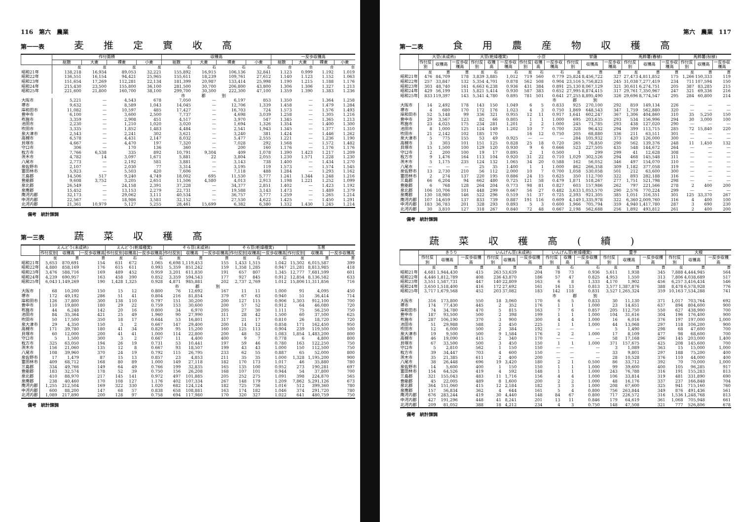116　第六　農業
第一一表 麦推定實收高
| | 作付面積 | | | | 収穫高 | | | | 一反歩収穫高 | | | |
| --- | --- | --- | --- | --- | --- | --- | --- | --- | --- | --- | --- | --- |
| | 総数 | 大麦 | 裸麦 | 小麦 | 総数 | 大麦 | 裸麦 | 小麦 | 総数 | 大麦 | 裸麦 | 小麦 |
| | 反 | 反 | 反 | 反 | 石 | 石 | 石 | 石 | 合 | 合 | 合 | 合 |
| 昭和21年 | 138,218 | 16,934 | 89,053 | 32,221 | 155,892 | 16,915 | 106,136 | 32,841 | 1.123 | 0.999 | 1.192 | 1.019 |
| 昭和22年 | 136,551 | 16,154 | 94,421 | 25,965 | 155,611 | 18,239 | 109,761 | 27,612 | 1.140 | 1.123 | 1.152 | 1.063 |
| 昭和23年 | 151,654 | 17,269 | 112,281 | 22,134 | 181,399 | 20,987 | 133,414 | 25,998 | 1.190 | 1.215 | 1.188 | 1.176 |
| 昭和24年 | 215,430 | 23,500 | 155,800 | 36,100 | 281,500 | 30,700 | 206,800 | 43,800 | 1.306 | 1.306 | 1.327 | 1.213 |
| 昭和25年 | 221,600 | 21,800 | 160,700 | 38,100 | 299,700 | 30,300 | 222,300 | 47,100 | 1.359 | 1.390 | 1.383 | 1.236 |
| | 市 郡 別 | | | | | | | | | | | |
| 大阪市 | 5,221 | — | 4,543 | 678 | 7,050 | — | 6,197 | 853 | 1.350 | — | 1.364 | 1.258 |
| 堺市 | 9,632 | — | 8,589 | 1,043 | 14,045 | — | 12,706 | 1,339 | 1.458 | — | 1.479 | 1.284 |
| 岸和田市 | 11,082 | — | 10,597 | 485 | 17,427 | — | 16,703 | 724 | 1.573 | — | 1.576 | 1.493 |
| 豊中市 | 6,100 | — | 3,600 | 2,500 | 7,737 | — | 4,698 | 3,039 | 1.258 | — | 1.305 | 1.216 |
| 布施市 | 3,359 | — | 2,908 | 451 | 4,517 | — | 3,970 | 547 | 1.345 | — | 1.365 | 1.213 |
| 池田市 | 2,230 | — | 1,210 | 1,020 | 3,020 | — | 1,694 | 1,326 | 1.354 | — | 1.400 | 1.300 |
| 吹田市 | 3,335 | — | 1,852 | 1,483 | 4,484 | — | 2,541 | 1,943 | 1.345 | — | 1.377 | 1.310 |
| 泉大津市 | 2,543 | — | 2,241 | 302 | 3,621 | — | 3,240 | 381 | 1.424 | — | 1.446 | 1.262 |
| 高槻市 | 6,578 | — | 4,431 | 2,147 | 8,032 | — | 5,477 | 2,555 | 1.221 | — | 1.236 | 1.190 |
| 貝塚市 | 4,667 | — | 4,470 | 197 | 7,320 | — | 7,028 | 292 | 1.568 | — | 1.572 | 1.482 |
| 守口市 | 306 | — | 170 | 136 | 360 | — | 200 | 160 | 1.176 | — | 1.176 | 1.176 |
| 枚方市 | 7,766 | 6,538 | 335 | 892 | 10,791 | 9,304 | 409 | 1,078 | 1.390 | 1.423 | 1.217 | 1.209 |
| 茨木市 | 4,782 | 14 | 3,097 | 1,671 | 5,881 | 22 | 3,804 | 2,055 | 1.230 | 1.571 | 1.228 | 1.230 |
| 八尾市 | 2,773 | — | 2,192 | 581 | 3,881 | — | 3,143 | 738 | 1.400 | — | 1.434 | 1.270 |
| 泉佐野市 | 2,107 | — | 2,030 | 77 | 3,314 | — | 3,195 | 119 | 1.573 | — | 1.574 | 1.545 |
| 富田林市 | 5,923 | — | 5,503 | 420 | 7,606 | — | 7,118 | 488 | 1.284 | — | 1.293 | 1.162 |
| 三島郡 | 14,506 | 517 | 9,240 | 4,749 | 18,002 | 695 | 11,530 | 5,777 | 1.241 | 1.344 | 1.248 | 1.216 |
| 豊能郡 | 9,608 | 3,752 | 3,205 | 2,651 | 11,506 | 4,580 | 4,013 | 2,913 | 1.198 | 1.221 | 1.252 | 1.099 |
| 泉北郡 | 26,549 | — | 24,158 | 2,391 | 37,228 | — | 34,377 | 2,851 | 1.402 | — | 1.423 | 1.192 |
| 泉南郡 | 15,452 | — | 13,153 | 2,279 | 22,731 | — | 19,588 | 3,143 | 1.473 | — | 1.489 | 1.379 |
| 南河内郡 | 32,173 | — | 29,062 | 3,111 | 40,534 | — | 36,757 | 3,777 | 1.259 | — | 1.265 | 1.214 |
| 中河内郡 | 22,567 | — | 18,986 | 3,581 | 32,152 | — | 27,530 | 4,622 | 1.425 | — | 1.450 | 1.291 |
| 北河内郡 | 21,361 | 10,979 | 5,127 | 5,255 | 28,461 | 15,699 | 6,382 | 6,380 | 1.332 | 1.430 | 1.245 | 1.214 |
備考　統計課調
第一三表 蔬菜収穫高
| | えんどう(未成熟) | | | えんどう(乾燥種実) | | | そら豆(未成熟) | | | そら豆(乾燥種実) | | | 玉葱 | | |
| --- | --- | --- | --- | --- | --- | --- | --- | --- | --- | --- | --- | --- | --- | --- | --- |
| | 作付反別 | 収穫高 | 一反歩収穫高 | 作付反別 | 収穫高 | 一反歩収穫高 | 作付反別 | 収穫高 | 一反歩収穫高 | 作付反別 | 収穫高 | 一反歩収穫高 | 作付反別 | 収穫高 | 一反歩収穫高 |
| | 反 | 貫 | 貫 | 反 | 石 | 石 | 反 | 貫 | 貫 | 反 | 石 | 石 | 反 | 貫 | 貫 |
| 昭和21年 | 5,653 | 870,691 | 154 | 631 | 672 | 1.065 | 6,698 | 1,119,453 | 155 | 1,433 | 1,515 | 1.042 | 15,302 | 6,015,587 | 399 |
| 昭和22年 | 4,880 | 858,169 | 176 | 615 | 611 | 0.993 | 5,359 | 851,242 | 159 | 1,358 | 1,285 | 0.947 | 21,281 | 8,813,985 | 418 |
| 昭和23年 | 3,476 | 588,716 | 169 | 489 | 452 | 0.959 | 3,201 | 611,830 | 191 | 657 | 807 | 1.345 | 12,777 | 7,681,599 | 601 |
| 昭和24年 | 4,239 | 690,957 | 163 | 458 | 390 | 0.852 | 3,359 | 594,543 | 177 | 927 | 845 | 0.912 | 12,854 | 8,136,582 | 633 |
| 昭和25年 | 6,043 | 1,149,269 | 190 | 1,428 | 1,325 | 0.928 | 4,871 | 985,881 | 202 | 2,737 | 2,769 | 1.012 | 15,806 | 11,311,856 | 716 |
| | 市 郡 別 | | | | | | | | | | | | | | |
| 大阪市 | 68 | 10,200 | 150 | 15 | 12 | 0.800 | 76 | 12,692 | 167 | 11 | 11 | 1.000 | 91 | 4,095 | 450 |
| 堺市 | 172 | 49,192 | 286 | 51 | 41 | 0.804 | 216 | 81,854 | 379 | 67 | 63 | 0.940 | 51 | 36,414 | 714 |
| 岸和田市 | 126 | 37,800 | 300 | 138 | 110 | 0.797 | 151 | 30,200 | 200 | 127 | 115 | 0.906 | 1,303 | 912,100 | 700 |
| 豊中市 | 110 | 19,800 | 180 | 29 | 22 | 0.759 | 153 | 30,600 | 200 | 57 | 52 | 0.912 | 64 | 46,080 | 720 |
| 布施市 | 44 | 6,248 | 142 | 20 | 16 | 0.800 | 34 | 6,970 | 205 | 27 | 30 | 1.111 | 75 | 56,250 | 750 |
| 池田市 | 84 | 35,364 | 421 | 25 | 49 | 1.960 | 90 | 27,990 | 311 | 28 | 42 | 1.500 | 60 | 37,500 | 625 |
| 吹田市 | 50 | 17,500 | 350 | 18 | 17 | 0.644 | 53 | 16,801 | 317 | 21 | 17 | 0.810 | 26 | 18,720 | 720 |
| 泉大津市 | 29 | 4,350 | 150 | 3 | 2 | 0.667 | 147 | 29,400 | 200 | 14 | 12 | 0.858 | 171 | 162,450 | 950 |
| 高槻市 | 171 | 39,780 | 180 | 41 | 34 | 0.829 | 95 | 15,200 | 160 | 125 | 113 | 0.904 | 239 | 119,500 | 500 |
| 貝塚市 | 60 | 12,000 | 200 | 41 | 41 | 1.000 | 114 | 22,800 | 200 | 48 | 52 | 1.083 | 1,854 | 1,483,200 | 800 |
| 守口市 | 5 | 1,500 | 300 | 3 | 2 | 0.667 | 11 | 4,400 | 400 | 9 | 7 | 0.778 | 6 | 4,800 | 800 |
| 枚方市 | 325 | 63,050 | 194 | 26 | 19 | 0.731 | 53 | 10,441 | 197 | 59 | 46 | 0.780 | 163 | 122,250 | 750 |
| 茨木市 | 156 | 21,060 | 135 | 12 | 8 | 0.667 | 93 | 18,507 | 199 | 43 | 43 | 1.000 | 150 | 112,500 | 750 |
| 八尾市 | 108 | 39,960 | 370 | 24 | 19 | 0.792 | 115 | 26,795 | 233 | 62 | 55 | 0.887 | 65 | 52,000 | 800 |
| 泉佐野市 | 17 | 1,479 | 87 | 15 | 13 | 0.857 | 23 | 4,853 | 211 | 35 | 35 | 1.000 | 1,328 | 1,195,200 | 900 |
| 富田林市 | 409 | 68,712 | 168 | 80 | 89 | 1.000 | 149 | 27,118 | 182 | 170 | 173 | 1.017 | 46 | 35,880 | 780 |
| 三島郡 | 334 | 49,766 | 149 | 64 | 49 | 0.766 | 199 | 32,835 | 165 | 135 | 100 | 0.952 | 273 | 190,281 | 697 |
| 豊能郡 | 183 | 32,574 | 178 | 52 | 39 | 0.750 | 156 | 26,208 | 168 | 107 | 101 | 0.944 | 54 | 37,800 | 700 |
| 泉北郡 | 410 | 88,970 | 217 | 145 | 141 | 0.972 | 497 | 101,885 | 205 | 252 | 275 | 1.091 | 398 | 224,870 | 565 |
| 泉南郡 | 238 | 40,460 | 170 | 108 | 127 | 1.176 | 402 | 107,334 | 267 | 148 | 179 | 1.209 | 7,862 | 5,291,126 | 673 |
| 南河内郡 | 1,255 | 212,504 | 169 | 322 | 330 | 1.020 | 682 | 124,124 | 182 | 725 | 736 | 1.016 | 512 | 399,360 | 780 |
| 中河内郡 | 600 | 88,200 | 147 | 68 | 57 | 0.838 | 658 | 108,881 | 163 | 174 | 182 | 1.046 | 374 | 291,720 | 780 |
| 北河内郡 | 1,089 | 217,890 | 200 | 128 | 97 | 0.758 | 694 | 117,980 | 170 | 320 | 327 | 1.022 | 641 | 480,759 | 750 |
備考　統計課調
第六　農業　117
第一二表 食用農産物収穫高
| | 大豆(未成熟) | | | 大豆(乾燥種実) | | | 小豆 | | | 甘藷 | | | 馬鈴薯(春植) | | | 馬鈴薯(秋植) | | |
| --- | --- | --- | --- | --- | --- | --- | --- | --- | --- | --- | --- | --- | --- | --- | --- | --- | --- | --- |
| | 作付反別 | 収穫高 | 一反歩収穫高 | 作付反別 | 収穫高 | 一反歩収穫高 | 作付反別 | 収穫高 | 一反歩収穫高 | 作付反別 | 収穫高 | 一反歩収穫高 | 作付反別 | 収穫高 | 一反歩収穫高 | 作付反別 | 収穫高 | 一反歩収穫高 |
| | 反 | 貫 | 貫 | 反 | 石 | 石 | 反 | 石 | 石 | 反 | 貫 | 貫 | 反 | 貫 | 貫 | 反 | 貫 | 貫 |
| 昭和21年 | 476 | 84,709 | 178 | 3,839 | 3,885 | 1,012 | 719 | 560 | 0.779 | 25,824 | 8,456,722 | 327 | 27,473 | 4,811,852 | 175 | 1,266 | 150,333 | 119 |
| 昭和22年 | 257 | 33,847 | 132 | 5,354 | 4,701 | 0.878 | 562 | 508 | 0.904 | 23,516 | 5,756,823 | 245 | 31,038 | 7,277,419 | 234 | 711 | 107,594 | 150 |
| 昭和23年 | 303 | 48,740 | 161 | 6,663 | 6,238 | 0.936 | 431 | 384 | 0.891 | 25,130 | 8,067,129 | 321 | 30,611 | 6,274,751 | 205 | 387 | 83,285 | 215 |
| 昭和24年 | 429 | 56,199 | 131 | 5,821 | 5,414 | 0.930 | 587 | 383 | 0.652 | 27,995 | 8,874,415 | 317 | 29,761 | 7,350,967 | 247 | 321 | 69,336 | 216 |
| 昭和25年 | 833 | 119,397 | 143 | 5,341 | 4,780 | 0.895 | 781 | 501 | 0.641 | 27,255 | 8,895,490 | 326 | 29,696 | 8,774,547 | 295 | 284 | 60,800 | 214 |
| | 市 郡 別 | | | | | | | | | | | | | | | | | |
| 大阪市 | 14 | 2,492 | 178 | 143 | 150 | 1.049 | 6 | 5 | 0.833 | 925 | 270,100 | 292 | 859 | 149,134 | 226 | — | — | — |
| 堺市 | 4 | 680 | 170 | 172 | 176 | 1.023 | 4 | 3 | 0.750 | 1,869 | 648,543 | 347 | 1,759 | 562,880 | 320 | — | — | — |
| 岸和田市 | 52 | 5,148 | 99 | 336 | 321 | 0.955 | 12 | 11 | 0.917 | 1,641 | 602,247 | 367 | 1,306 | 404,860 | 310 | 35 | 5,250 | 150 |
| 豊中市 | 29 | 3,567 | 123 | 82 | 66 | 0.805 | 1 | 1 | 1.000 | 695 | 203,635 | 293 | 534 | 156,996 | 294 | 30 | 3,000 | 100 |
| 布施市 | 23 | 4,025 | 175 | 234 | 281 | 1.201 | 2 | 2 | 1.000 | 245 | 71,785 | 293 | 438 | 127,020 | 290 | — | — | — |
| 池田市 | 8 | 1,000 | 125 | 124 | 149 | 1.202 | 10 | 7 | 0.700 | 328 | 96,432 | 294 | 399 | 113,715 | 285 | 72 | 15,840 | 220 |
| 吹田市 | 21 | 2,142 | 102 | 185 | 170 | | 16 | 12 | 0.750 | 205 | 68,880 | 336 | 211 | 63,511 | 301 | — | — | — |
| 泉大津市 | 5 | 775 | 155 | 53 | 49 | 0.925 | — | — | — | 284 | 105,932 | 373 | 420 | 126,000 | 300 | — | — | — |
| 高槻市 | 3 | 303 | 101 | 151 | 125 | 0.828 | 25 | 18 | 0.720 | 265 | 76,850 | 290 | 562 | 139,376 | 248 | 11 | 1,450 | 132 |
| 貝塚市 | 15 | 1,500 | 100 | 129 | 120 | 0.930 | 9 | 6 | 0.666 | 523 | 227,505 | 435 | 548 | 144,672 | 264 | — | — | — |
| 守口市 | 2 | 200 | 100 | 19 | 17 | 0.895 | 2 | 1 | 0.500 | 1 | 299 | 299 | 41 | 12,628 | 308 | — | — | — |
| 枚方市 | 9 | 1,476 | 164 | 113 | 104 | 0.920 | 31 | 22 | 0.710 | 1,029 | 302,526 | 294 | 468 | 145,548 | 311 | — | — | — |
| 茨木市 | 5 | 1,175 | 235 | 124 | 132 | 1.065 | 34 | 20 | 0.588 | 162 | 56,052 | 346 | 497 | 154,070 | 310 | — | — | — |
| 八尾市 | — | — | — | 25 | 35 | 1.400 | 1 | 1 | 1.000 | 862 | 266,358 | 309 | 1,182 | 377,058 | 319 | — | — | — |
| 泉佐野市 | 13 | 2,730 | 210 | 56 | 112 | 2.000 | 10 | 7 | 0.700 | 1,058 | 530,058 | 501 | 212 | 63,600 | 300 | — | — | — |
| 富田林市 | 2 | 274 | 137 | 220 | 195 | 0.886 | 24 | 15 | 0.625 | 350 | 112,700 | 322 | 893 | 282,188 | 316 | — | — | — |
| 三島郡 | 66 | 6,204 | 94 | 662 | 480 | 0.725 | 121 | 58 | 0.479 | 1,871 | 518,267 | 277 | 1,751 | 521,798 | 298 | — | — | — |
| 豊能郡 | 6 | 768 | 128 | 264 | 204 | 0.773 | 98 | 81 | 0.827 | 603 | 157,986 | 262 | 797 | 221,566 | 278 | 2 | 400 | 200 |
| 泉北郡 | 106 | 10,706 | 101 | 448 | 299 | 0.667 | 56 | 27 | 0.482 | 3,633 | 1,053,570 | 290 | 2,576 | 770,224 | 299 | — | — | — |
| 泉南郡 | 130 | 18,980 | 146 | 522 | 296 | 0.519 | 51 | 37 | 0.725 | 2,393 | 921,305 | 385 | 1,051 | 316,351 | 301 | 125 | 33,370 | 267 |
| 南河内郡 | 107 | 14,659 | 137 | 833 | 739 | 0.887 | 191 | 116 | 0.609 | 4,149 | 1,335,978 | 322 | 6,360 | 2,009,760 | 316 | 4 | 400 | 100 |
| 中河内郡 | 183 | 36,783 | 201 | 328 | 293 | 0.893 | 5 | 3 | 0.600 | 1,966 | 705,794 | 359 | 4,940 | 1,417,780 | 287 | 3 | 690 | 230 |
| 北河内郡 | 30 | 3,810 | 127 | 318 | 267 | 0.840 | 72 | 48 | 0.667 | 2,198 | 562,688 | 256 | 1,892 | 493,812 | 261 | 2 | 400 | 200 |
備考　統計課調
蔬菜収穫高(續)
| | きうり | | | いんげん豆(未成熟) | | | いんげん豆(乾燥種実) | | | 里芋 | | | 大根 | | |
| --- | --- | --- | --- | --- | --- | --- | --- | --- | --- | --- | --- | --- | --- | --- | --- |
| | 作付反別 | 収穫高 | 一反歩収穫高 | 作付反別 | 収穫高 | 一反歩収穫高 | 作付反別 | 収穫高 | 一反歩収穫高 | 作付反別 | 収穫高 | 一反歩収穫高 | 作付反別 | 収穫高 | 一反歩収穫高 |
| | 反 | 貫 | 貫 | 反 | 貫 | 貫 | 反 | 石 | 石 | 反 | 貫 | 貫 | 反 | 貫 | 貫 |
| 昭和21年 | 4,681 | 1,944,430 | 415 | 263 | 53,639 | 204 | 78 | 73 | 0.936 | 5,611 | 1,938 | 345 | 7,888 | 4,444,945 | 564 |
| 昭和22年 | 4,446 | 1,812,789 | 408 | 236 | 43,870 | 186 | 57 | 47 | 0.825 | 4,953 | 1,550 | 313 | 7,806 | 4,038,689 | 517 |
| 昭和23年 | 3,551 | 1,587,731 | 447 | 140 | 22,809 | 163 | 6 | 8 | 1.333 | 4,170 | 1,902 | 456 | 6,257 | 3,416,434 | 546 |
| 昭和24年 | 3,650 | 1,518,400 | 416 | 172 | 27,692 | 161 | 16 | 13 | 0.813 | 3,577 | 1,387,876 | 388 | 8,478 | 6,578,928 | 776 |
| 昭和25年 | 3,717 | 1,679,568 | 452 | 203 | 37,082 | 183 | 142 | 118 | 0.831 | 3,527 | 1,265,324 | 359 | 10,163 | 7,534,288 | 741 |
| | 市 郡 別 | | | | | | | | | | | | | | |
| 大阪市 | 316 | 173,800 | 550 | 18 | 3,060 | 170 | 6 | 5 | 0.833 | 30 | 11,130 | 371 | 1,017 | 703,764 | 692 |
| 堺市 | 174 | 77,430 | 445 | 2 | 352 | 176 | 1 | 1 | 1.000 | 23 | 14,651 | 637 | 894 | 804,600 | 900 |
| 岸和田市 | 74 | 34,780 | 470 | 5 | 815 | 163 | 7 | 6 | 0.857 | 205 | 112,750 | 550 | 627 | 438,900 | 700 |
| 豊中市 | 187 | 93,500 | 500 | 2 | 398 | 199 | 1 | 1 | 1.000 | 104 | 31,616 | 304 | 196 | 176,400 | 900 |
| 布施市 | 287 | 106,190 | 370 | 3 | 900 | 300 | 4 | 4 | 1.000 | 16 | 6,016 | 376 | 197 | 197,000 | 1,000 |
| 池田市 | 51 | 29,988 | 588 | 2 | 450 | 225 | 1 | 1 | 1.000 | 44 | 13,068 | 297 | 118 | 106,200 | 900 |
| 吹田市 | 12 | 6,000 | 500 | 2 | 384 | 192 | — | — | — | 5 | 1,490 | 298 | 68 | 47,600 | 700 |
| 泉大津市 | 19 | 9,500 | 500 | 9 | 1,584 | 176 | 2 | 2 | 1.000 | 17 | 8,109 | 477 | 98 | 68,600 | 700 |
| 高槻市 | 46 | 19,090 | 415 | 2 | 340 | 170 | — | — | — | 58 | 17,168 | 296 | 145 | 203,000 | 1,400 |
| 貝塚市 | 67 | 33,500 | 500 | 3 | 450 | 150 | 1 | 1 | 1.000 | 371 | 157,675 | 425 | 208 | 145,600 | 700 |
| 守口市 | 5 | 2,810 | 562 | 1 | 150 | 150 | — | — | — | 3 | 1,089 | 363 | 15 | 15,000 | 1,000 |
| 枚方市 | 39 | 34,447 | 703 | 4 | 600 | 150 | — | — | — | 33 | 9,801 | 297 | 188 | 75,200 | 400 |
| 茨木市 | 35 | 21,385 | 611 | 2 | 400 | 200 | — | — | — | 28 | 10,528 | 376 | 110 | 44,000 | 400 |
| 八尾市 | 38 | 26,448 | 696 | 19 | 3,420 | 180 | 2 | 1 | 0.500 | 86 | 33,712 | 392 | 70 | 70,000 | 1,000 |
| 泉佐野市 | 14 | 5,600 | 400 | 1 | 150 | 150 | 1 | 1 | 1.000 | 99 | 39,600 | 400 | 105 | 96,285 | 917 |
| 富田林市 | 154 | 64,526 | 419 | 4 | 592 | 148 | 1 | 1 | 1.000 | 243 | 76,788 | 316 | 191 | 155,283 | 813 |
| 三島郡 | 321 | 155,043 | 483 | 11 | 1,716 | 156 | 4 | 4 | 1.000 | 106 | 33,814 | 319 | 481 | 331,890 | 690 |
| 豊能郡 | 45 | 22,005 | 489 | 8 | 1,600 | 200 | 2 | 2 | 1.000 | 48 | 16,176 | 337 | 237 | 166,848 | 704 |
| 泉北郡 | 364 | 151,060 | 415 | 12 | 2,184 | 182 | 3 | 3 | 1.000 | 208 | 67,600 | 325 | 941 | 715,160 | 760 |
| 泉南郡 | 157 | 56,834 | 362 | 4 | 644 | 161 | 5 | 4 | 0.800 | 756 | 263,844 | 349 | 876 | 491,436 | 561 |
| 南河内郡 | 676 | 283,244 | 419 | 30 | 4,440 | 148 | 84 | 67 | 0.800 | 717 | 226,572 | 316 | 1,536 | 1,248,768 | 813 |
| 中河内郡 | 427 | 191,296 | 448 | 41 | 8,241 | 201 | 13 | 11 | 0.846 | 179 | 64,619 | 361 | 1,068 | 705,948 | 661 |
| 北河内郡 | 209 | 81,052 | 388 | 18 | 4,212 | 234 | 4 | 3 | 0.750 | 148 | 47,508 | 321 | 777 | 526,806 | 678 |
備考　統計課調